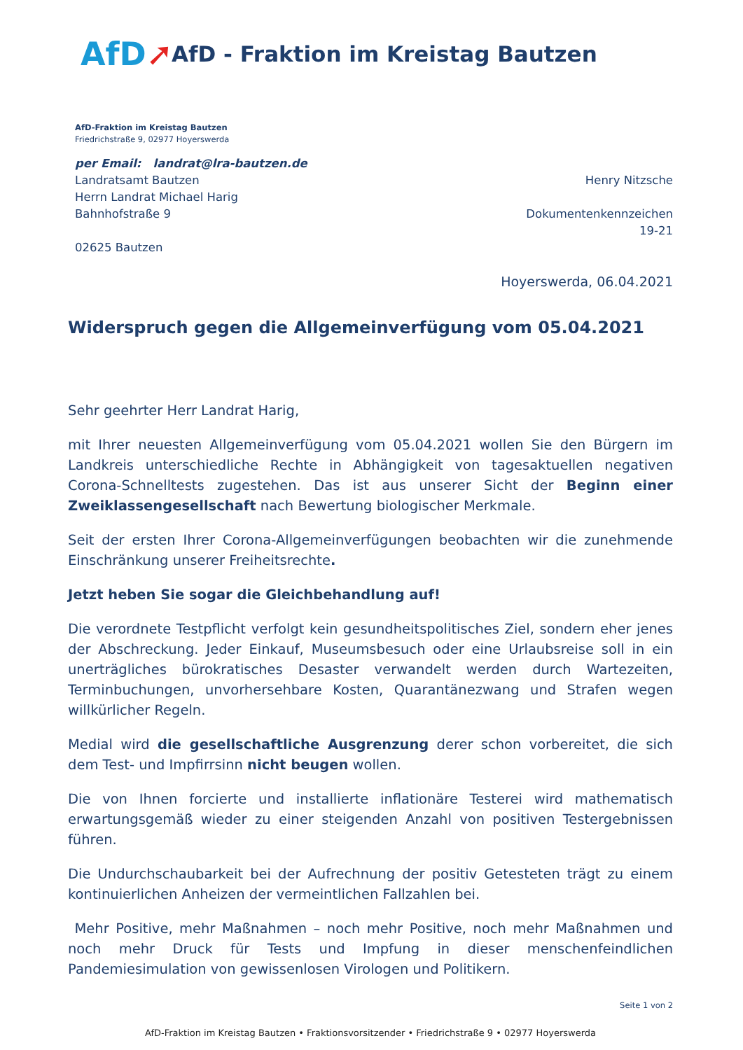AfD➚
AfD - Fraktion im Kreistag Bautzen
AfD-Fraktion im Kreistag Bautzen
Friedrichstraße 9, 02977 Hoyerswerda
per Email: landrat@lra-bautzen.de
Landratsamt Bautzen
Herrn Landrat Michael Harig
Bahnhofstraße 9
02625 Bautzen
Henry Nitzsche
Dokumentenkennzeichen
19-21
Hoyerswerda, 06.04.2021
Widerspruch gegen die Allgemeinverfügung vom 05.04.2021
Sehr geehrter Herr Landrat Harig,
mit Ihrer neuesten Allgemeinverfügung vom 05.04.2021 wollen Sie den Bürgern im Landkreis unterschiedliche Rechte in Abhängigkeit von tagesaktuellen negativen Corona-Schnelltests zugestehen. Das ist aus unserer Sicht der Beginn einer Zweiklassengesellschaft nach Bewertung biologischer Merkmale.
Seit der ersten Ihrer Corona-Allgemeinverfügungen beobachten wir die zunehmende Einschränkung unserer Freiheitsrechte.
Jetzt heben Sie sogar die Gleichbehandlung auf!
Die verordnete Testpflicht verfolgt kein gesundheitspolitisches Ziel, sondern eher jenes der Abschreckung. Jeder Einkauf, Museumsbesuch oder eine Urlaubsreise soll in ein unerträgliches bürokratisches Desaster verwandelt werden durch Wartezeiten, Terminbuchungen, unvorhersehbare Kosten, Quarantänezwang und Strafen wegen willkürlicher Regeln.
Medial wird die gesellschaftliche Ausgrenzung derer schon vorbereitet, die sich dem Test- und Impfirrsinn nicht beugen wollen.
Die von Ihnen forcierte und installierte inflationäre Testerei wird mathematisch erwartungsgemäß wieder zu einer steigenden Anzahl von positiven Testergebnissen führen.
Die Undurchschaubarkeit bei der Aufrechnung der positiv Getesteten trägt zu einem kontinuierlichen Anheizen der vermeintlichen Fallzahlen bei.
Mehr Positive, mehr Maßnahmen – noch mehr Positive, noch mehr Maßnahmen und noch mehr Druck für Tests und Impfung in dieser menschenfeindlichen Pandemiesimulation von gewissenlosen Virologen und Politikern.
Seite 1 von 2
AfD-Fraktion im Kreistag Bautzen • Fraktionsvorsitzender • Friedrichstraße 9 • 02977 Hoyerswerda